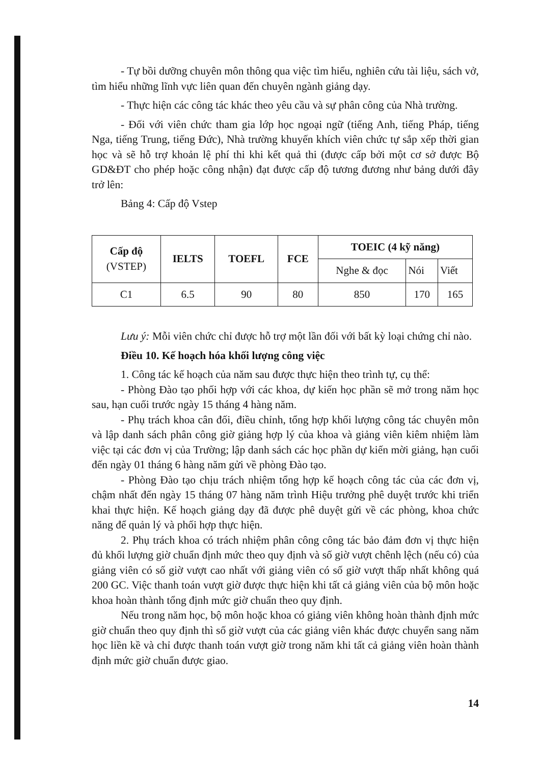- Tự bồi dưỡng chuyên môn thông qua việc tìm hiểu, nghiên cứu tài liệu, sách vở, tìm hiểu những lĩnh vực liên quan đến chuyên ngành giảng dạy.
- Thực hiện các công tác khác theo yêu cầu và sự phân công của Nhà trường.
- Đối với viên chức tham gia lớp học ngoại ngữ (tiếng Anh, tiếng Pháp, tiếng Nga, tiếng Trung, tiếng Đức), Nhà trường khuyến khích viên chức tự sắp xếp thời gian học và sẽ hỗ trợ khoản lệ phí thi khi kết quả thi (được cấp bởi một cơ sở được Bộ GD&ĐT cho phép hoặc công nhận) đạt được cấp độ tương đương như bảng dưới đây trở lên:
Bảng 4: Cấp độ Vstep
| Cấp độ (VSTEP) | IELTS | TOEFL | FCE | TOEIC (4 kỹ năng) | | |
| --- | --- | --- | --- | --- | --- | --- |
| | | | | Nghe & đọc | Nói | Viết |
| C1 | 6.5 | 90 | 80 | 850 | 170 | 165 |
Lưu ý: Mỗi viên chức chỉ được hỗ trợ một lần đối với bất kỳ loại chứng chỉ nào.
Điều 10. Kế hoạch hóa khối lượng công việc
1. Công tác kế hoạch của năm sau được thực hiện theo trình tự, cụ thể:
- Phòng Đào tạo phối hợp với các khoa, dự kiến học phần sẽ mở trong năm học sau, hạn cuối trước ngày 15 tháng 4 hàng năm.
- Phụ trách khoa cân đối, điều chỉnh, tổng hợp khối lượng công tác chuyên môn và lập danh sách phân công giờ giảng hợp lý của khoa và giảng viên kiêm nhiệm làm việc tại các đơn vị của Trường; lập danh sách các học phần dự kiến mời giảng, hạn cuối đến ngày 01 tháng 6 hàng năm gửi về phòng Đào tạo.
- Phòng Đào tạo chịu trách nhiệm tổng hợp kế hoạch công tác của các đơn vị, chậm nhất đến ngày 15 tháng 07 hàng năm trình Hiệu trưởng phê duyệt trước khi triển khai thực hiện. Kế hoạch giảng dạy đã được phê duyệt gửi về các phòng, khoa chức năng để quản lý và phối hợp thực hiện.
2. Phụ trách khoa có trách nhiệm phân công công tác bảo đảm đơn vị thực hiện đủ khối lượng giờ chuẩn định mức theo quy định và số giờ vượt chênh lệch (nếu có) của giảng viên có số giờ vượt cao nhất với giảng viên có số giờ vượt thấp nhất không quá 200 GC. Việc thanh toán vượt giờ được thực hiện khi tất cả giảng viên của bộ môn hoặc khoa hoàn thành tổng định mức giờ chuẩn theo quy định.
Nếu trong năm học, bộ môn hoặc khoa có giảng viên không hoàn thành định mức giờ chuẩn theo quy định thì số giờ vượt của các giảng viên khác được chuyển sang năm học liền kề và chỉ được thanh toán vượt giờ trong năm khi tất cả giảng viên hoàn thành định mức giờ chuẩn được giao.
14